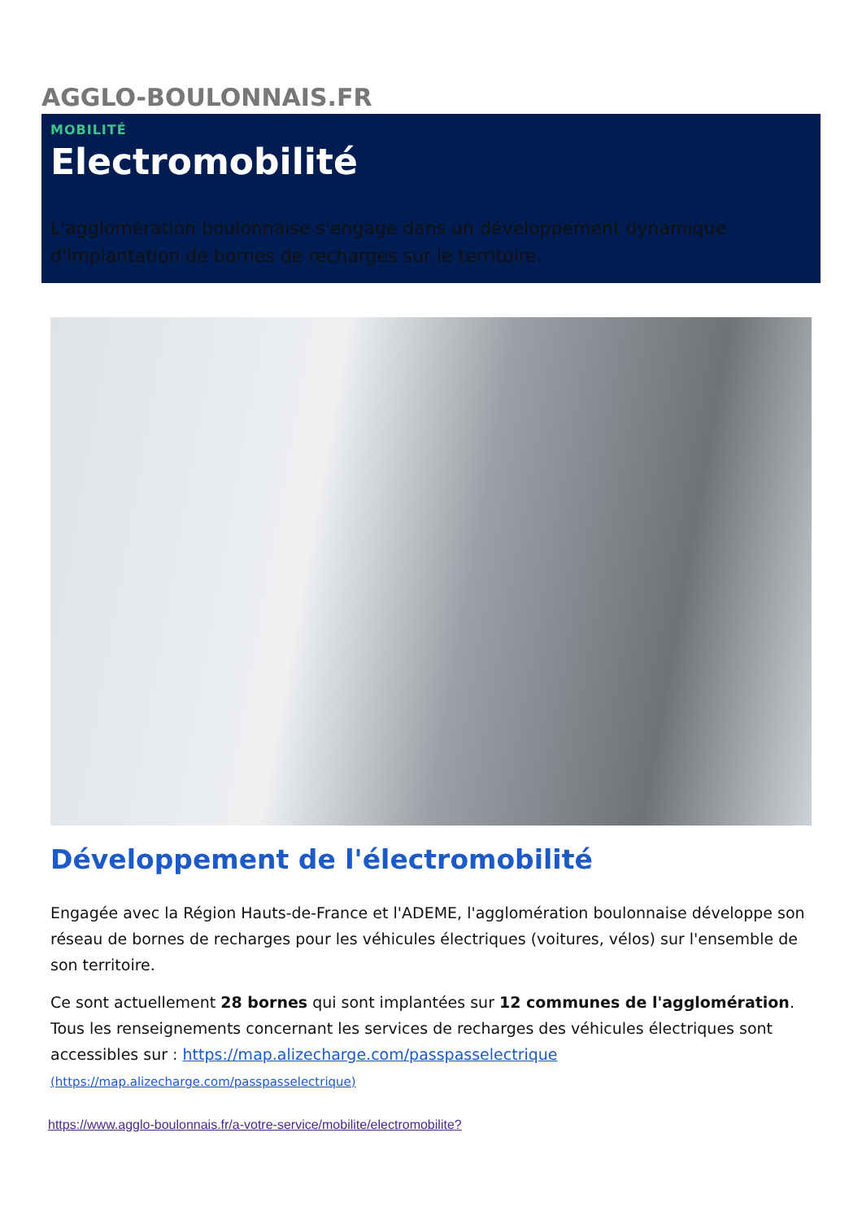AGGLO-BOULONNAIS.FR
MOBILITÉ
Electromobilité
L'agglomération boulonnaise s'engage dans un développement dynamique d'implantation de bornes de recharges sur le territoire.
Développement de l'électromobilité
Engagée avec la Région Hauts-de-France et l'ADEME, l'agglomération boulonnaise développe son réseau de bornes de recharges pour les véhicules électriques (voitures, vélos) sur l'ensemble de son territoire.
Ce sont actuellement 28 bornes qui sont implantées sur 12 communes de l'agglomération. Tous les renseignements concernant les services de recharges des véhicules électriques sont accessibles sur : https://map.alizecharge.com/passpasselectrique
(https://map.alizecharge.com/passpasselectrique)
https://www.agglo-boulonnais.fr/a-votre-service/mobilite/electromobilite?